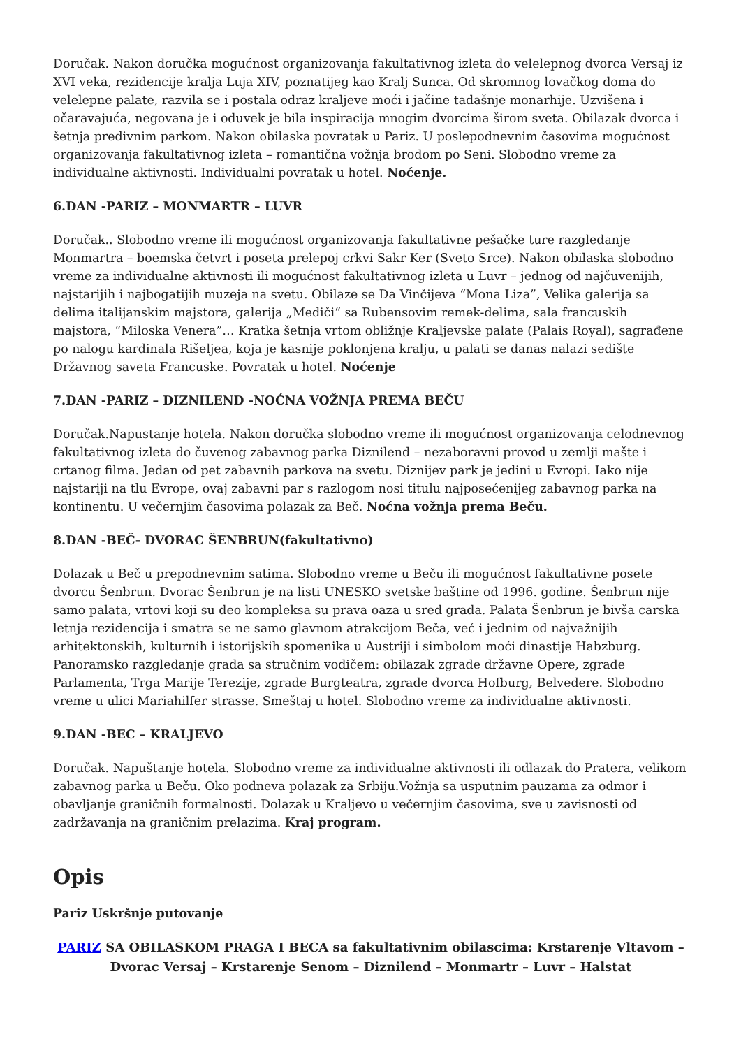Doručak. Nakon doručka mogućnost organizovanja fakultativnog izleta do velelepnog dvorca Versaj iz XVI veka, rezidencije kralja Luja XIV, poznatijeg kao Kralj Sunca. Od skromnog lovačkog doma do velelepne palate, razvila se i postala odraz kraljeve moći i jačine tadašnje monarhije. Uzvišena i očaravajuća, negovana je i oduvek je bila inspiracija mnogim dvorcima širom sveta. Obilazak dvorca i šetnja predivnim parkom. Nakon obilaska povratak u Pariz. U poslepodnevnim časovima mogućnost organizovanja fakultativnog izleta – romantična vožnja brodom po Seni. Slobodno vreme za individualne aktivnosti. Individualni povratak u hotel. Noćenje.
6.DAN -PARIZ – MONMARTR – LUVR
Doručak.. Slobodno vreme ili mogućnost organizovanja fakultativne pešačke ture razgledanje Monmartra – boemska četvrt i poseta prelepoj crkvi Sakr Ker (Sveto Srce). Nakon obilaska slobodno vreme za individualne aktivnosti ili mogućnost fakultativnog izleta u Luvr – jednog od najčuvenijih, najstarijih i najbogatijih muzeja na svetu. Obilaze se Da Vinčijeva “Mona Liza”, Velika galerija sa delima italijanskim majstora, galerija „Mediči“ sa Rubensovim remek-delima, sala francuskih majstora, “Miloska Venera”… Kratka šetnja vrtom obližnje Kraljevske palate (Palais Royal), sagrađene po nalogu kardinala Rišeljea, koja je kasnije poklonjena kralju, u palati se danas nalazi sedište Državnog saveta Francuske. Povratak u hotel. Noćenje
7.DAN -PARIZ – DIZNILEND -NOĆNA VOŽNJA PREMA BEČU
Doručak.Napustanje hotela. Nakon doručka slobodno vreme ili mogućnost organizovanja celodnevnog fakultativnog izleta do čuvenog zabavnog parka Diznilend – nezaboravni provod u zemlji mašte i crtanog filma. Jedan od pet zabavnih parkova na svetu. Diznijev park je jedini u Evropi. Iako nije najstariji na tlu Evrope, ovaj zabavni par s razlogom nosi titulu najposećenijeg zabavnog parka na kontinentu. U večernjim časovima polazak za Beč. Noćna vožnja prema Beču.
8.DAN -BEČ- DVORAC ŠENBRUN(fakultativno)
Dolazak u Beč u prepodnevnim satima. Slobodno vreme u Beču ili mogućnost fakultativne posete dvorcu Šenbrun. Dvorac Šenbrun je na listi UNESKO svetske baštine od 1996. godine. Šenbrun nije samo palata, vrtovi koji su deo kompleksa su prava oaza u sred grada. Palata Šenbrun je bivša carska letnja rezidencija i smatra se ne samo glavnom atrakcijom Beča, već i jednim od najvažnijih arhitektonskih, kulturnih i istorijskih spomenika u Austriji i simbolom moći dinastije Habzburg. Panoramsko razgledanje grada sa stručnim vodičem: obilazak zgrade državne Opere, zgrade Parlamenta, Trga Marije Terezije, zgrade Burgteatra, zgrade dvorca Hofburg, Belvedere. Slobodno vreme u ulici Mariahilfer strasse. Smeštaj u hotel. Slobodno vreme za individualne aktivnosti.
9.DAN -BEC – KRALJEVO
Doručak. Napuštanje hotela. Slobodno vreme za individualne aktivnosti ili odlazak do Pratera, velikom zabavnog parka u Beču. Oko podneva polazak za Srbiju.Vožnja sa usputnim pauzama za odmor i obavljanje graničnih formalnosti. Dolazak u Kraljevo u večernjim časovima, sve u zavisnosti od zadržavanja na graničnim prelazima. Kraj program.
Opis
Pariz Uskršnje putovanje
PARIZ SA OBILASKOM PRAGA I BECA sa fakultativnim obilascima: Krstarenje Vltavom – Dvorac Versaj – Krstarenje Senom – Diznilend – Monmartr – Luvr – Halstat